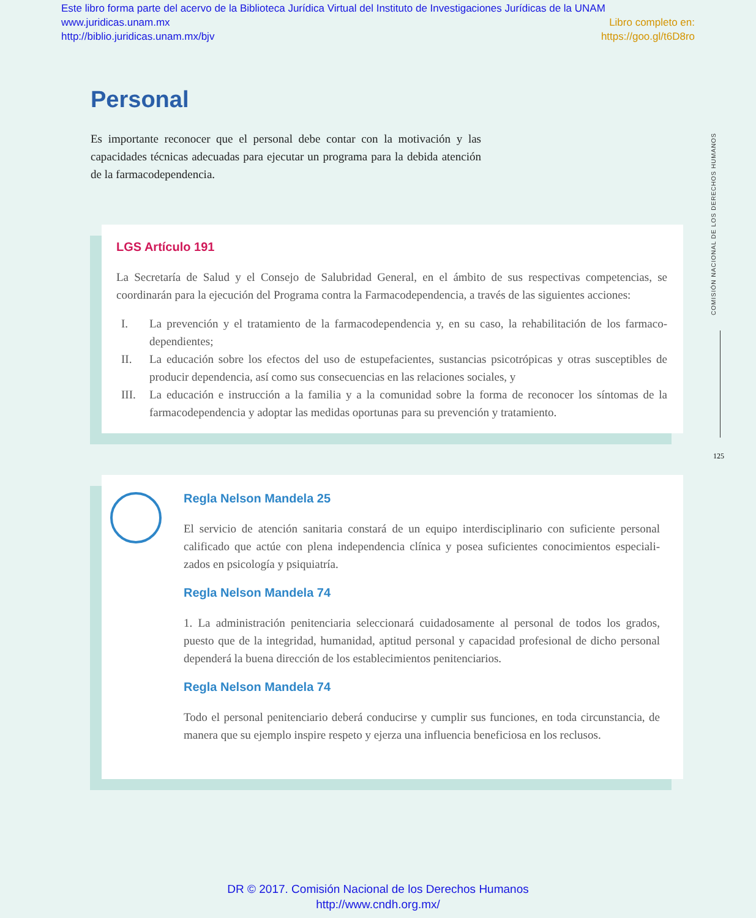Este libro forma parte del acervo de la Biblioteca Jurídica Virtual del Instituto de Investigaciones Jurídicas de la UNAM
www.juridicas.unam.mx Libro completo en:
http://biblio.juridicas.unam.mx/bjv https://goo.gl/t6D8ro
Personal
Es importante reconocer que el personal debe contar con la motivación y las capacidades técnicas adecuadas para ejecutar un programa para la debida atención de la farmacodependencia.
LGS Artículo 191
La Secretaría de Salud y el Consejo de Salubridad General, en el ámbito de sus respectivas competencias, se coordinarán para la ejecución del Programa contra la Farmacodependencia, a través de las siguientes acciones:
I. La prevención y el tratamiento de la farmacodependencia y, en su caso, la rehabilitación de los farmaco­dependientes;
II. La educación sobre los efectos del uso de estupefacientes, sustancias psicotrópicas y otras susceptibles de producir dependencia, así como sus consecuencias en las relaciones sociales, y
III. La educación e instrucción a la familia y a la comunidad sobre la forma de reconocer los síntomas de la farmacodependencia y adoptar las medidas oportunas para su prevención y tratamiento.
Regla Nelson Mandela 25
El servicio de atención sanitaria constará de un equipo interdisciplinario con suficiente personal calificado que actúe con plena independencia clínica y posea suficientes conocimientos especiali­zados en psicología y psiquiatría.
Regla Nelson Mandela 74
1. La administración penitenciaria seleccionará cuidadosamente al personal de todos los grados, puesto que de la integridad, humanidad, aptitud personal y capacidad profesional de dicho perso­nal dependerá la buena dirección de los establecimientos penitenciarios.
Regla Nelson Mandela 74
Todo el personal penitenciario deberá conducirse y cumplir sus funciones, en toda circunstancia, de manera que su ejemplo inspire respeto y ejerza una influencia beneficiosa en los reclusos.
COMISIÓN NACIONAL DE LOS DERECHOS HUMANOS
125
DR © 2017. Comisión Nacional de los Derechos Humanos
http://www.cndh.org.mx/